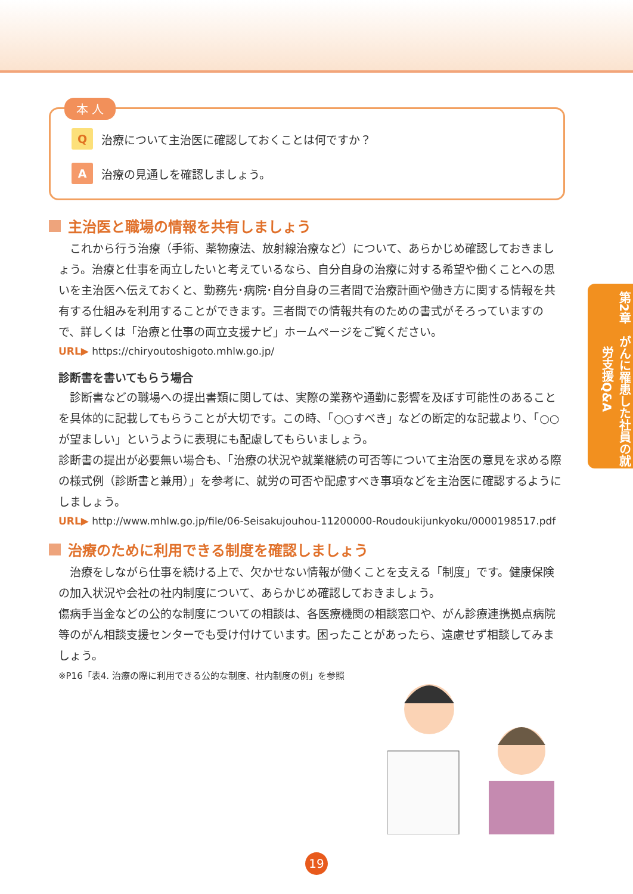本 人
Q治療について主治医に確認しておくことは何ですか？
A治療の見通しを確認しましょう。
主治医と職場の情報を共有しましょう
　これから行う治療（手術、薬物療法、放射線治療など）について、あらかじめ確認しておきましょう。治療と仕事を両立したいと考えているなら、自分自身の治療に対する希望や働くことへの思いを主治医へ伝えておくと、勤務先･病院･自分自身の三者間で治療計画や働き方に関する情報を共有する仕組みを利用することができます。三者間での情報共有のための書式がそろっていますので、詳しくは「治療と仕事の両立支援ナビ」ホームページをご覧ください。
URL▶ https://chiryoutoshigoto.mhlw.go.jp/
診断書を書いてもらう場合
　診断書などの職場への提出書類に関しては、実際の業務や通勤に影響を及ぼす可能性のあることを具体的に記載してもらうことが大切です。この時、「○○すべき」などの断定的な記載より、「○○が望ましい」というように表現にも配慮してもらいましょう。
診断書の提出が必要無い場合も、「治療の状況や就業継続の可否等について主治医の意見を求める際の様式例（診断書と兼用）」を参考に、就労の可否や配慮すべき事項などを主治医に確認するようにしましょう。
URL▶ http://www.mhlw.go.jp/file/06-Seisakujouhou-11200000-Roudoukijunkyoku/0000198517.pdf
治療のために利用できる制度を確認しましょう
　治療をしながら仕事を続ける上で、欠かせない情報が働くことを支える「制度」です。健康保険の加入状況や会社の社内制度について、あらかじめ確認しておきましょう。
傷病手当金などの公的な制度についての相談は、各医療機関の相談窓口や、がん診療連携拠点病院等のがん相談支援センターでも受け付けています。困ったことがあったら、遠慮せず相談してみましょう。
※P16「表4. 治療の際に利用できる公的な制度、社内制度の例」を参照
第2章　がんに罹患した社員の就労支援Q&A
19